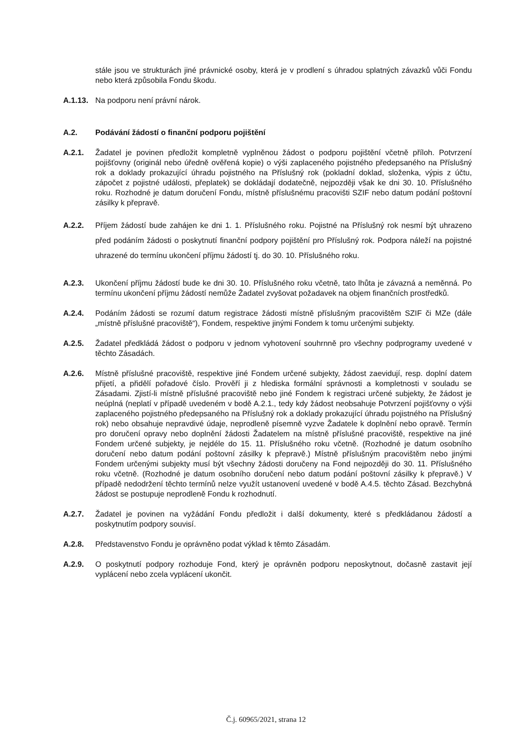stále jsou ve strukturách jiné právnické osoby, která je v prodlení s úhradou splatných závazků vůči Fondu nebo která způsobila Fondu škodu.
A.1.13.
Na podporu není právní nárok.
A.2. Podávání žádostí o finanční podporu pojištění
A.2.1. Žadatel je povinen předložit kompletně vyplněnou žádost o podporu pojištění včetně příloh. Potvrzení pojišťovny (originál nebo úředně ověřená kopie) o výši zaplaceného pojistného předepsaného na Příslušný rok a doklady prokazující úhradu pojistného na Příslušný rok (pokladní doklad, složenka, výpis z účtu, zápočet z pojistné události, přeplatek) se dokládají dodatečně, nejpozději však ke dni 30. 10. Příslušného roku. Rozhodné je datum doručení Fondu, místně příslušnému pracovišti SZIF nebo datum podání poštovní zásilky k přepravě.
A.2.2. Příjem žádostí bude zahájen ke dni 1. 1. Příslušného roku. Pojistné na Příslušný rok nesmí být uhrazeno před podáním žádosti o poskytnutí finanční podpory pojištění pro Příslušný rok. Podpora náleží na pojistné uhrazené do termínu ukončení příjmu žádostí tj. do 30. 10. Příslušného roku.
A.2.3. Ukončení příjmu žádostí bude ke dni 30. 10. Příslušného roku včetně, tato lhůta je závazná a neměnná. Po termínu ukončení příjmu žádostí nemůže Žadatel zvyšovat požadavek na objem finančních prostředků.
A.2.4. Podáním žádosti se rozumí datum registrace žádosti místně příslušným pracovištěm SZIF či MZe (dále „místně příslušné pracoviště“), Fondem, respektive jinými Fondem k tomu určenými subjekty.
A.2.5. Žadatel předkládá žádost o podporu v jednom vyhotovení souhrnně pro všechny podprogramy uvedené v těchto Zásadách.
A.2.6. Místně příslušné pracoviště, respektive jiné Fondem určené subjekty, žádost zaevidují, resp. doplní datem přijetí, a přidělí pořadové číslo. Prověří ji z hlediska formální správnosti a kompletnosti v souladu se Zásadami. Zjistí-li místně příslušné pracoviště nebo jiné Fondem k registraci určené subjekty, že žádost je neúplná (neplatí v případě uvedeném v bodě A.2.1., tedy kdy žádost neobsahuje Potvrzení pojišťovny o výši zaplaceného pojistného předepsaného na Příslušný rok a doklady prokazující úhradu pojistného na Příslušný rok) nebo obsahuje nepravdivé údaje, neprodleně písemně vyzve Žadatele k doplnění nebo opravě. Termín pro doručení opravy nebo doplnění žádosti Žadatelem na místně příslušné pracoviště, respektive na jiné Fondem určené subjekty, je nejdéle do 15. 11. Příslušného roku včetně. (Rozhodné je datum osobního doručení nebo datum podání poštovní zásilky k přepravě.) Místně příslušným pracovištěm nebo jinými Fondem určenými subjekty musí být všechny žádosti doručeny na Fond nejpozději do 30. 11. Příslušného roku včetně. (Rozhodné je datum osobního doručení nebo datum podání poštovní zásilky k přepravě.) V případě nedodržení těchto termínů nelze využít ustanovení uvedené v bodě A.4.5. těchto Zásad. Bezchybná žádost se postupuje neprodleně Fondu k rozhodnutí.
A.2.7. Žadatel je povinen na vyžádání Fondu předložit i další dokumenty, které s předkládanou žádostí a poskytnutím podpory souvisí.
A.2.8. Představenstvo Fondu je oprávněno podat výklad k těmto Zásadám.
A.2.9. O poskytnutí podpory rozhoduje Fond, který je oprávněn podporu neposkytnout, dočasně zastavit její vyplácení nebo zcela vyplácení ukončit.
Č.j. 60965/2021, strana 12